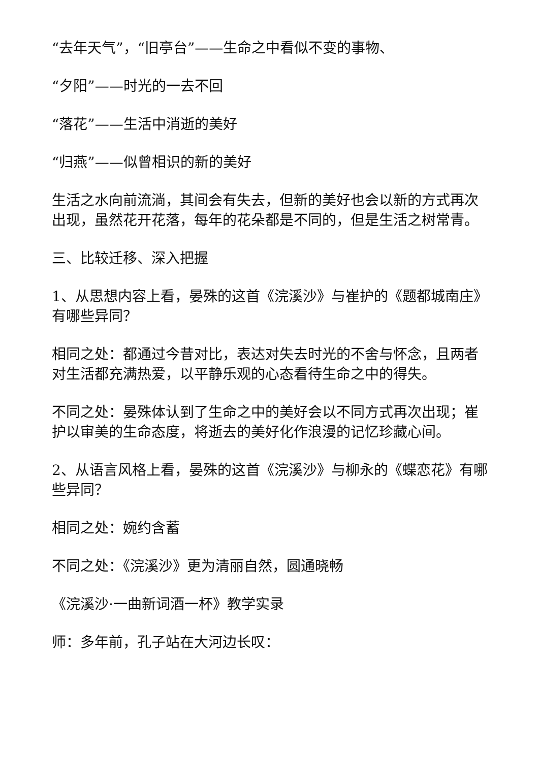“去年天气”，“旧亭台”——生命之中看似不变的事物、
“夕阳”——时光的一去不回
“落花”——生活中消逝的美好
“归燕”——似曾相识的新的美好
生活之水向前流淌，其间会有失去，但新的美好也会以新的方式再次出现，虽然花开花落，每年的花朵都是不同的，但是生活之树常青。
三、比较迁移、深入把握
1、从思想内容上看，晏殊的这首《浣溪沙》与崔护的《题都城南庄》有哪些异同？
相同之处：都通过今昔对比，表达对失去时光的不舍与怀念，且两者对生活都充满热爱，以平静乐观的心态看待生命之中的得失。
不同之处：晏殊体认到了生命之中的美好会以不同方式再次出现；崔护以审美的生命态度，将逝去的美好化作浪漫的记忆珍藏心间。
2、从语言风格上看，晏殊的这首《浣溪沙》与柳永的《蝶恋花》有哪些异同？
相同之处：婉约含蓄
不同之处：《浣溪沙》更为清丽自然，圆通晓畅
《浣溪沙·一曲新词酒一杯》教学实录
师：多年前，孔子站在大河边长叹：